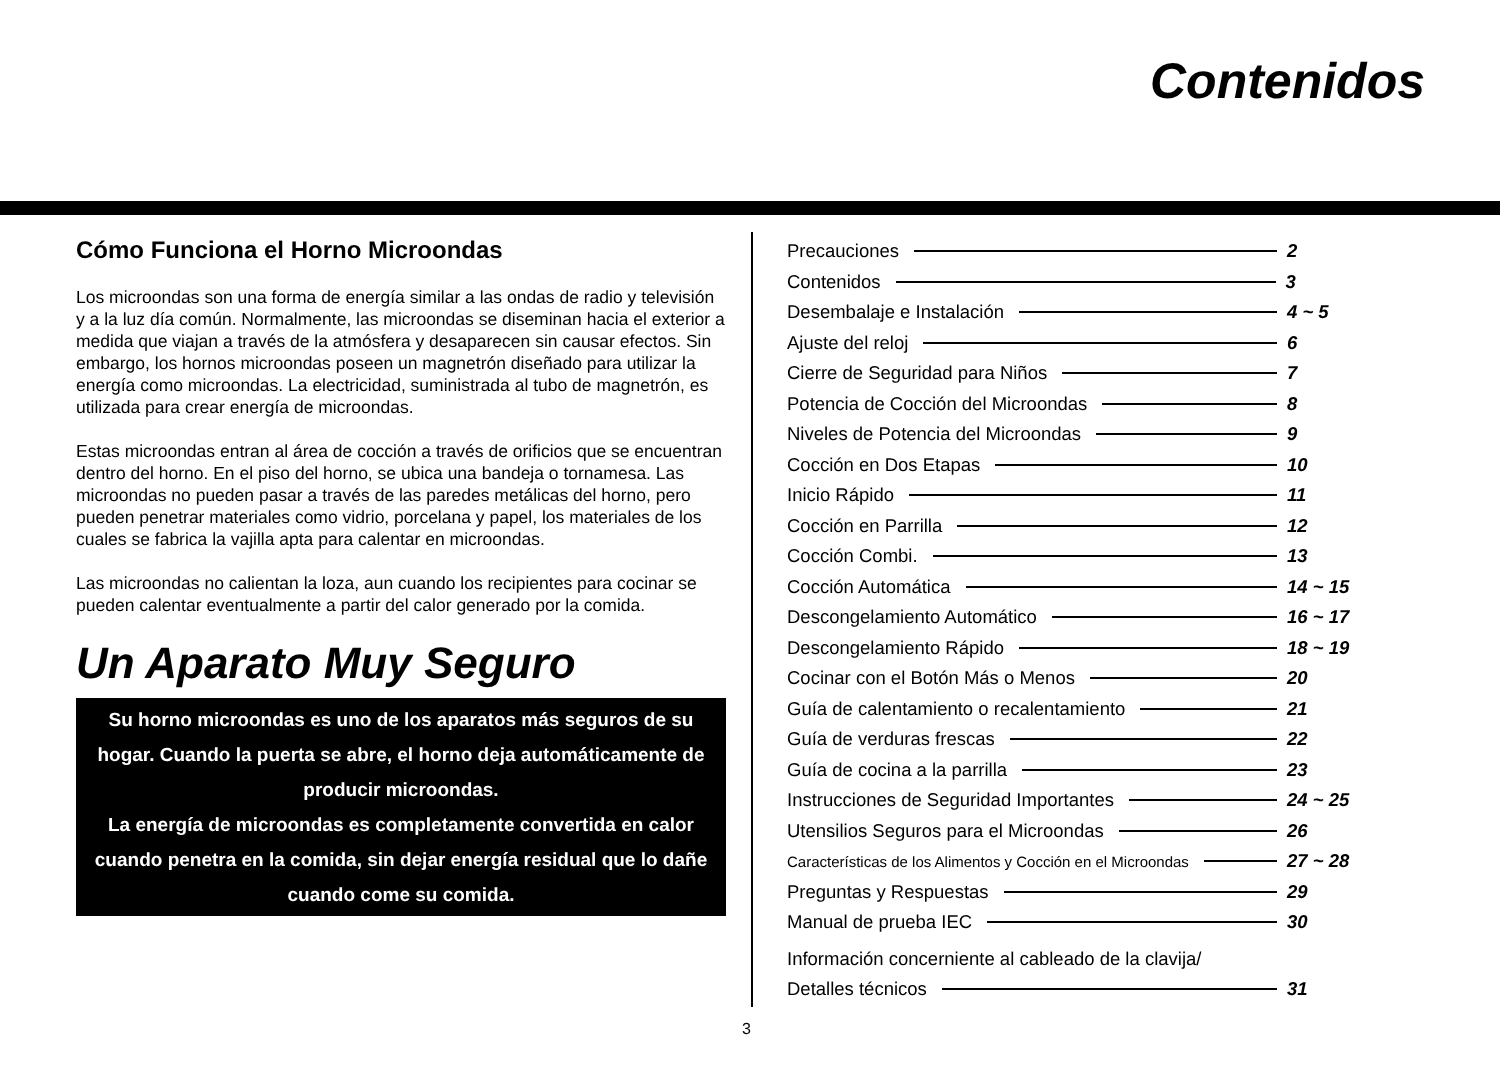Contenidos
Cómo Funciona el Horno Microondas
Los microondas son una forma de energía similar a las ondas de radio y televisión y a la luz día común. Normalmente, las microondas se diseminan hacia el exterior a medida que viajan a través de la atmósfera y desaparecen sin causar efectos. Sin embargo, los hornos microondas poseen un magnetrón diseñado para utilizar la energía como microondas. La electricidad, suministrada al tubo de magnetrón, es utilizada para crear energía de microondas.
Estas microondas entran al área de cocción a través de orificios que se encuentran dentro del horno. En el piso del horno, se ubica una bandeja o tornamesa. Las microondas no pueden pasar a través de las paredes metálicas del horno, pero pueden penetrar materiales como vidrio, porcelana y papel, los materiales de los cuales se fabrica la vajilla apta para calentar en microondas.
Las microondas no calientan la loza, aun cuando los recipientes para cocinar se pueden calentar eventualmente a partir del calor generado por la comida.
Un Aparato Muy Seguro
Su horno microondas es uno de los aparatos más seguros de su hogar. Cuando la puerta se abre, el horno deja automáticamente de producir microondas.
La energía de microondas es completamente convertida en calor cuando penetra en la comida, sin dejar energía residual que lo dañe cuando come su comida.
Precauciones 2
Contenidos 3
Desembalaje e Instalación 4 ~ 5
Ajuste del reloj 6
Cierre de Seguridad para Niños 7
Potencia de Cocción del Microondas 8
Niveles de Potencia del Microondas 9
Cocción en Dos Etapas 10
Inicio Rápido 11
Cocción en Parrilla 12
Cocción Combi. 13
Cocción Automática 14 ~ 15
Descongelamiento Automático 16 ~ 17
Descongelamiento Rápido 18 ~ 19
Cocinar con el Botón Más o Menos 20
Guía de calentamiento o recalentamiento 21
Guía de verduras frescas 22
Guía de cocina a la parrilla 23
Instrucciones de Seguridad Importantes 24 ~ 25
Utensilios Seguros para el Microondas 26
Características de los Alimentos y Cocción en el Microondas 27 ~ 28
Preguntas y Respuestas 29
Manual de prueba IEC 30
Información concerniente al cableado de la clavija/
Detalles técnicos 31
3